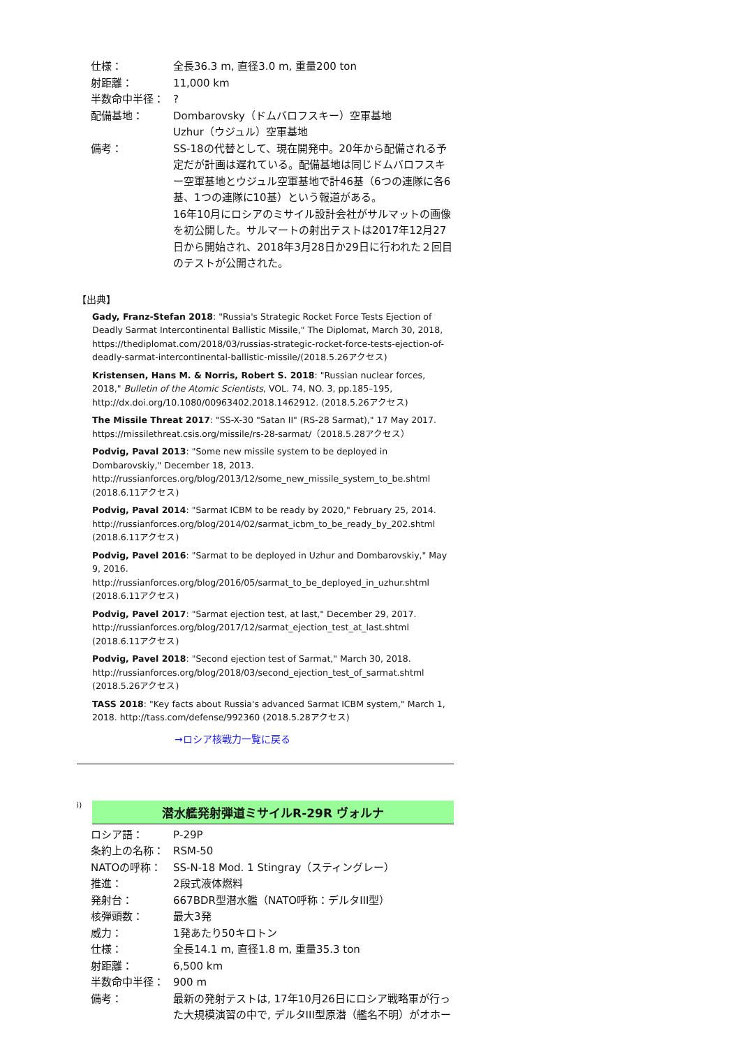| 仕様： | 全長36.3 m, 直径3.0 m, 重量200 ton |
| 射距離： | 11,000 km |
| 半数命中半径： | ? |
| 配備基地： | Dombarovsky（ドムバロフスキー）空軍基地 Uzhur（ウジュル）空軍基地 |
| 備考： | SS-18の代替として、現在開発中。20年から配備される予定だが計画は遅れている。配備基地は同じドムバロフスキー空軍基地とウジュル空軍基地で計46基（6つの連隊に各6基、1つの連隊に10基）という報道がある。 16年10月にロシアのミサイル設計会社がサルマットの画像を初公開した。サルマートの射出テストは2017年12月27日から開始され、2018年3月28日か29日に行われた２回目のテストが公開された。 |
【出典】
Gady, Franz-Stefan 2018: "Russia's Strategic Rocket Force Tests Ejection of Deadly Sarmat Intercontinental Ballistic Missile," The Diplomat, March 30, 2018, https://thediplomat.com/2018/03/russias-strategic-rocket-force-tests-ejection-of-deadly-sarmat-intercontinental-ballistic-missile/(2018.5.26アクセス)
Kristensen, Hans M. & Norris, Robert S. 2018: "Russian nuclear forces, 2018," Bulletin of the Atomic Scientists, VOL. 74, NO. 3, pp.185–195, http://dx.doi.org/10.1080/00963402.2018.1462912. (2018.5.26アクセス)
The Missile Threat 2017: "SS-X-30 "Satan II" (RS-28 Sarmat)," 17 May 2017. https://missilethreat.csis.org/missile/rs-28-sarmat/（2018.5.28アクセス）
Podvig, Paval 2013: "Some new missile system to be deployed in Dombarovskiy," December 18, 2013. http://russianforces.org/blog/2013/12/some_new_missile_system_to_be.shtml (2018.6.11アクセス)
Podvig, Paval 2014: "Sarmat ICBM to be ready by 2020," February 25, 2014. http://russianforces.org/blog/2014/02/sarmat_icbm_to_be_ready_by_202.shtml (2018.6.11アクセス)
Podvig, Pavel 2016: "Sarmat to be deployed in Uzhur and Dombarovskiy," May 9, 2016. http://russianforces.org/blog/2016/05/sarmat_to_be_deployed_in_uzhur.shtml (2018.6.11アクセス)
Podvig, Pavel 2017: "Sarmat ejection test, at last," December 29, 2017. http://russianforces.org/blog/2017/12/sarmat_ejection_test_at_last.shtml (2018.6.11アクセス)
Podvig, Pavel 2018: "Second ejection test of Sarmat," March 30, 2018. http://russianforces.org/blog/2018/03/second_ejection_test_of_sarmat.shtml (2018.5.26アクセス)
TASS 2018: "Key facts about Russia's advanced Sarmat ICBM system," March 1, 2018. http://tass.com/defense/992360 (2018.5.28アクセス)
→ロシア核戦力一覧に戻る
i)
潜水艦発射弾道ミサイルR-29R ヴォルナ
| ロシア語： | Р-29Р |
| 条約上の名称： | RSM-50 |
| NATOの呼称： | SS-N-18 Mod. 1 Stingray（スティングレー） |
| 推進： | 2段式液体燃料 |
| 発射台： | 667BDR型潜水艦（NATO呼称：デルタIII型） |
| 核弾頭数： | 最大3発 |
| 威力： | 1発あたり50キロトン |
| 仕様： | 全長14.1 m, 直径1.8 m, 重量35.3 ton |
| 射距離： | 6,500 km |
| 半数命中半径： | 900 m |
| 備考： | 最新の発射テストは, 17年10月26日にロシア戦略軍が行った大規模演習の中で, デルタIII型原潜（艦名不明）がオホー |